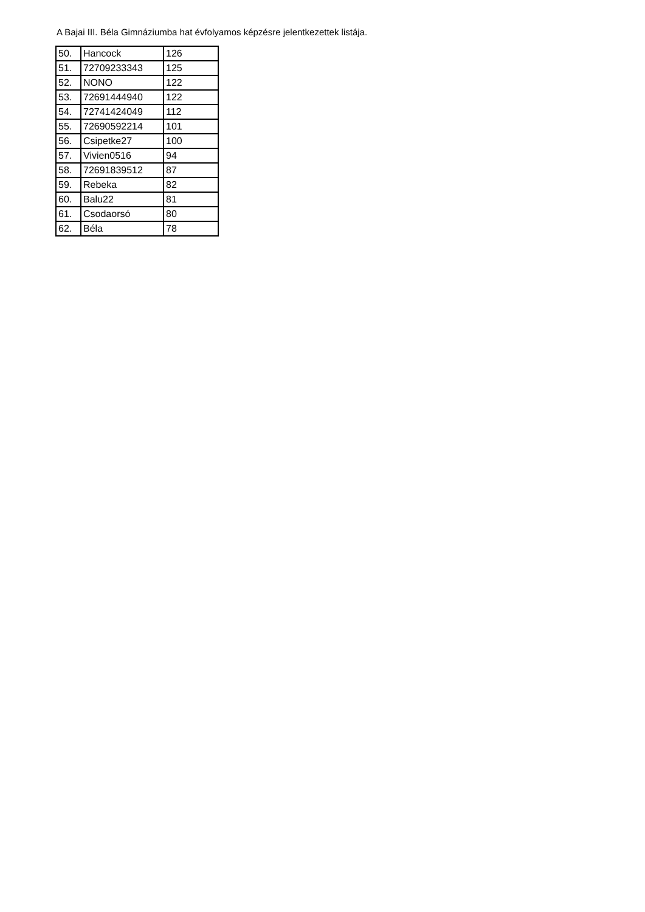A Bajai III. Béla Gimnáziumba hat évfolyamos képzésre jelentkezettek listája.
| 50. | Hancock | 126 |
| 51. | 72709233343 | 125 |
| 52. | NONO | 122 |
| 53. | 72691444940 | 122 |
| 54. | 72741424049 | 112 |
| 55. | 72690592214 | 101 |
| 56. | Csipetke27 | 100 |
| 57. | Vivien0516 | 94 |
| 58. | 72691839512 | 87 |
| 59. | Rebeka | 82 |
| 60. | Balu22 | 81 |
| 61. | Csodaorsó | 80 |
| 62. | Béla | 78 |